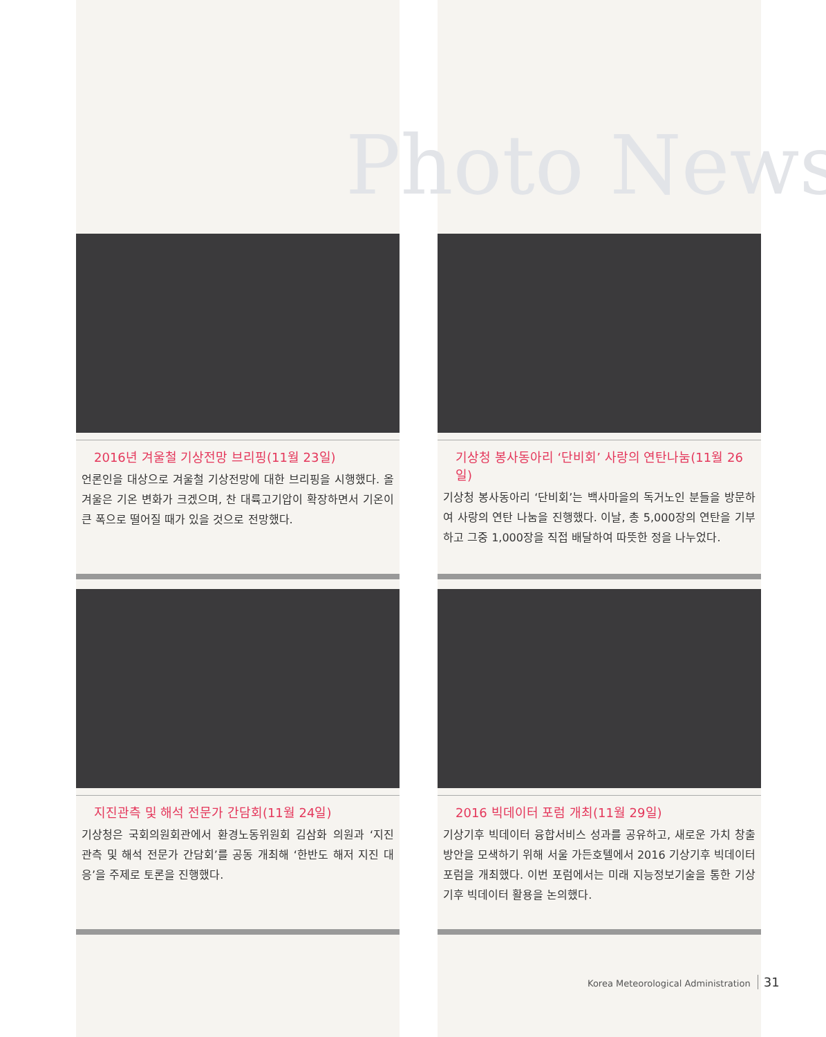Photo News
2016년 겨울철 기상전망 브리핑(11월 23일)
언론인을 대상으로 겨울철 기상전망에 대한 브리핑을 시행했다. 올겨울은 기온 변화가 크겠으며, 찬 대륙고기압이 확장하면서 기온이 큰 폭으로 떨어질 때가 있을 것으로 전망했다.
기상청 봉사동아리 ‘단비회’ 사랑의 연탄나눔(11월 26일)
기상청 봉사동아리 ‘단비회’는 백사마을의 독거노인 분들을 방문하여 사랑의 연탄 나눔을 진행했다. 이날, 총 5,000장의 연탄을 기부하고 그중 1,000장을 직접 배달하여 따뜻한 정을 나누었다.
지진관측 및 해석 전문가 간담회(11월 24일)
기상청은 국회의원회관에서 환경노동위원회 김삼화 의원과 ‘지진 관측 및 해석 전문가 간담회’를 공동 개최해 ‘한반도 해저 지진 대응’을 주제로 토론을 진행했다.
2016 빅데이터 포럼 개최(11월 29일)
기상기후 빅데이터 융합서비스 성과를 공유하고, 새로운 가치 창출 방안을 모색하기 위해 서울 가든호텔에서 2016 기상기후 빅데이터 포럼을 개최했다. 이번 포럼에서는 미래 지능정보기술을 통한 기상기후 빅데이터 활용을 논의했다.
Korea Meteorological Administration 31